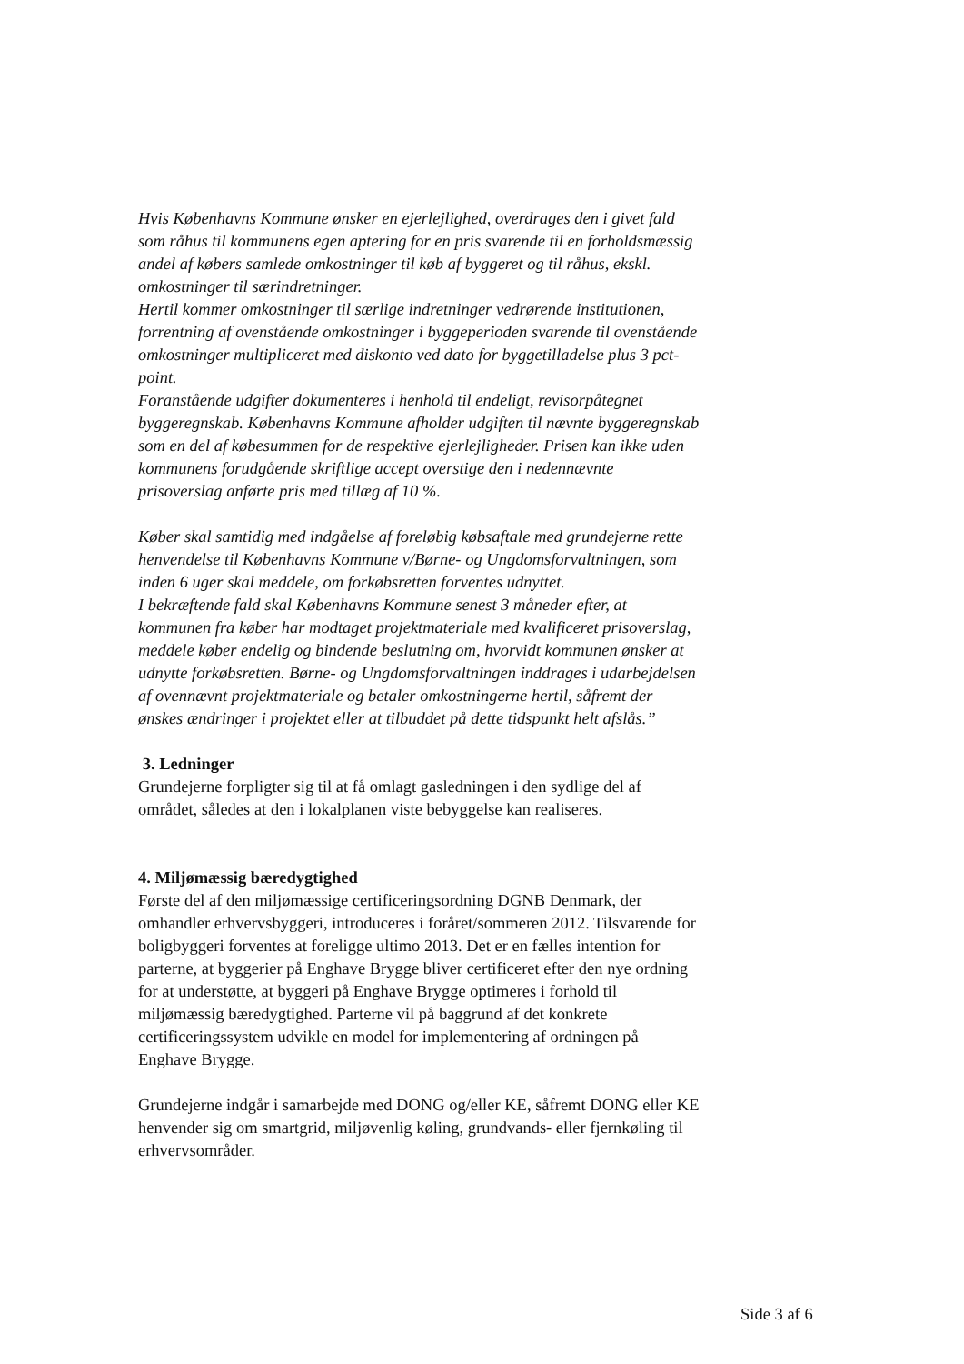Hvis Københavns Kommune ønsker en ejerlejlighed, overdrages den i givet fald som råhus til kommunens egen aptering for en pris svarende til en forholdsmæssig andel af købers samlede omkostninger til køb af byggeret og til råhus, ekskl. omkostninger til særindretninger.
Hertil kommer omkostninger til særlige indretninger vedrørende institutionen, forrentning af ovenstående omkostninger i byggeperioden svarende til ovenstående omkostninger multipliceret med diskonto ved dato for byggetilladelse plus 3 pct-point.
Foranstående udgifter dokumenteres i henhold til endeligt, revisorpåtegnet byggeregnskab. Københavns Kommune afholder udgiften til nævnte byggeregnskab som en del af købesummen for de respektive ejerlejligheder. Prisen kan ikke uden kommunens forudgående skriftlige accept overstige den i nedennævnte prisoverslag anførte pris med tillæg af 10 %.
Køber skal samtidig med indgåelse af foreløbig købsaftale med grundejerne rette henvendelse til Københavns Kommune v/Børne- og Ungdomsforvaltningen, som inden 6 uger skal meddele, om forkøbsretten forventes udnyttet.
I bekræftende fald skal Københavns Kommune senest 3 måneder efter, at kommunen fra køber har modtaget projektmateriale med kvalificeret prisoverslag, meddele køber endelig og bindende beslutning om, hvorvidt kommunen ønsker at udnytte forkøbsretten. Børne- og Ungdomsforvaltningen inddrages i udarbejdelsen af ovennævnt projektmateriale og betaler omkostningerne hertil, såfremt der ønskes ændringer i projektet eller at tilbuddet på dette tidspunkt helt afslås.”
3. Ledninger
Grundejerne forpligter sig til at få omlagt gasledningen i den sydlige del af området, således at den i lokalplanen viste bebyggelse kan realiseres.
4. Miljømæssig bæredygtighed
Første del af den miljømæssige certificeringsordning DGNB Denmark, der omhandler erhvervsbyggeri, introduceres i foråret/sommeren 2012. Tilsvarende for boligbyggeri forventes at foreligge ultimo 2013. Det er en fælles intention for parterne, at byggerier på Enghave Brygge bliver certificeret efter den nye ordning for at understøtte, at byggeri på Enghave Brygge optimeres i forhold til miljømæssig bæredygtighed. Parterne vil på baggrund af det konkrete certificeringssystem udvikle en model for implementering af ordningen på Enghave Brygge.
Grundejerne indgår i samarbejde med DONG og/eller KE, såfremt DONG eller KE henvender sig om smartgrid, miljøvenlig køling, grundvands- eller fjernkøling til erhvervsområder.
Side 3 af 6